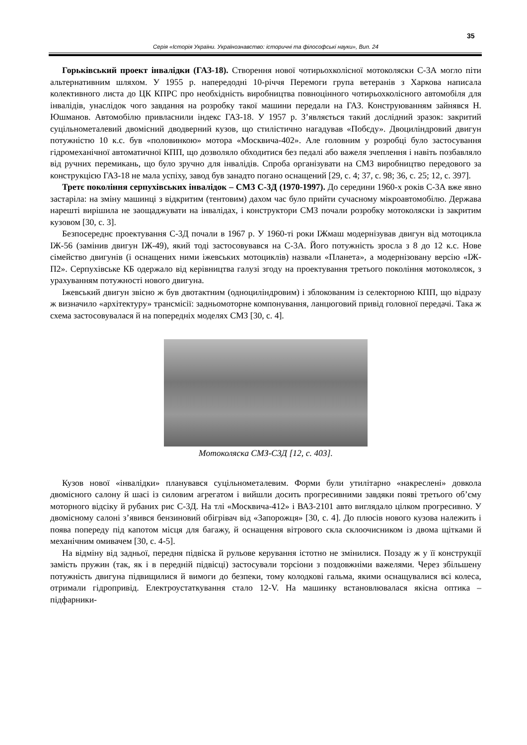35
Серія «Історія України. Українознавство: історичні та філософські науки», Вип. 24
Горьківський проект інвалідки (ГАЗ-18). Створення нової чотирьохколісної мотоколяски С-3А могло піти альтернативним шляхом. У 1955 р. напередодні 10-річчя Перемоги група ветеранів з Харкова написала колективного листа до ЦК КПРС про необхідність виробництва повноцінного чотирьохколісного автомобіля для інвалідів, унаслідок чого завдання на розробку такої машини передали на ГАЗ. Конструюванням зайнявся Н. Юшманов. Автомобілю привласнили індекс ГАЗ-18. У 1957 р. З’являється такий дослідний зразок: закритий суцільнометалевий двомісний дводверний кузов, що стилістично нагадував «Побєду». Двоциліндровий двигун потужністю 10 к.с. був «половинкою» мотора «Москвича-402». Але головним у розробці було застосування гідромеханічної автоматичної КПП, що дозволяло обходитися без педалі або важеля зчеплення і навіть позбавляло від ручних перемикань, що було зручно для інвалідів. Спроба організувати на СМЗ виробництво передового за конструкцією ГАЗ-18 не мала успіху, завод був занадто погано оснащений [29, с. 4; 37, с. 98; 36, с. 25; 12, с. 397].
Третє покоління серпухівських інвалідок – СМЗ С-3Д (1970-1997). До середини 1960-х років С-3А вже явно застаріла: на зміну машинці з відкритим (тентовим) дахом час було прийти сучасному мікроавтомобілю. Держава нарешті вирішила не заощаджувати на інвалідах, і конструктори СМЗ почали розробку мотоколяски із закритим кузовом [30, с. 3].
Безпосереднє проектування С-3Д почали в 1967 р. У 1960-ті роки ІЖмаш модернізував двигун від мотоцикла ІЖ-56 (замінив двигун ІЖ-49), який тоді застосовувався на С-3А. Його потужність зросла з 8 до 12 к.с. Нове сімейство двигунів (і оснащених ними іжевських мотоциклів) назвали «Планета», а модернізовану версію «ІЖ-П2». Серпухівське КБ одержало від керівництва галузі згоду на проектування третього покоління мотоколясок, з урахуванням потужності нового двигуна.
Іжевський двигун звісно ж був двотактним (одноциліндровим) і зблокованим із селекторною КПП, що відразу ж визначило «архітектуру» трансмісії: задньомоторне компонування, ланцюговий привід головної передачі. Така ж схема застосовувалася й на попередніх моделях СМЗ [30, с. 4].
Мотоколяска СМЗ-С3Д [12, с. 403].
Кузов нової «інвалідки» планувався суцільнометалевим. Форми були утилітарно «накреслені» довкола двомісного салону й шасі із силовим агрегатом і вийшли досить прогресивними завдяки появі третього об’єму моторного відсіку й рубаних рис С-3Д. На тлі «Москвича-412» і ВАЗ-2101 авто виглядало цілком прогресивно. У двомісному салоні з’явився бензиновий обігрівач від «Запорожця» [30, с. 4]. До плюсів нового кузова належить і поява попереду під капотом місця для багажу, й оснащення вітрового скла склоочисником із двома щітками й механічним омивачем [30, с. 4-5].
На відміну від задньої, передня підвіска й рульове керування істотно не змінилися. Позаду ж у її конструкції замість пружин (так, як і в передній підвісці) застосували торсіони з поздовжніми важелями. Через збільшену потужність двигуна підвищилися й вимоги до безпеки, тому колодкові гальма, якими оснащувалися всі колеса, отримали гідропривід. Електроустаткування стало 12-V. На машинку встановлювалася якісна оптика – підфарники-